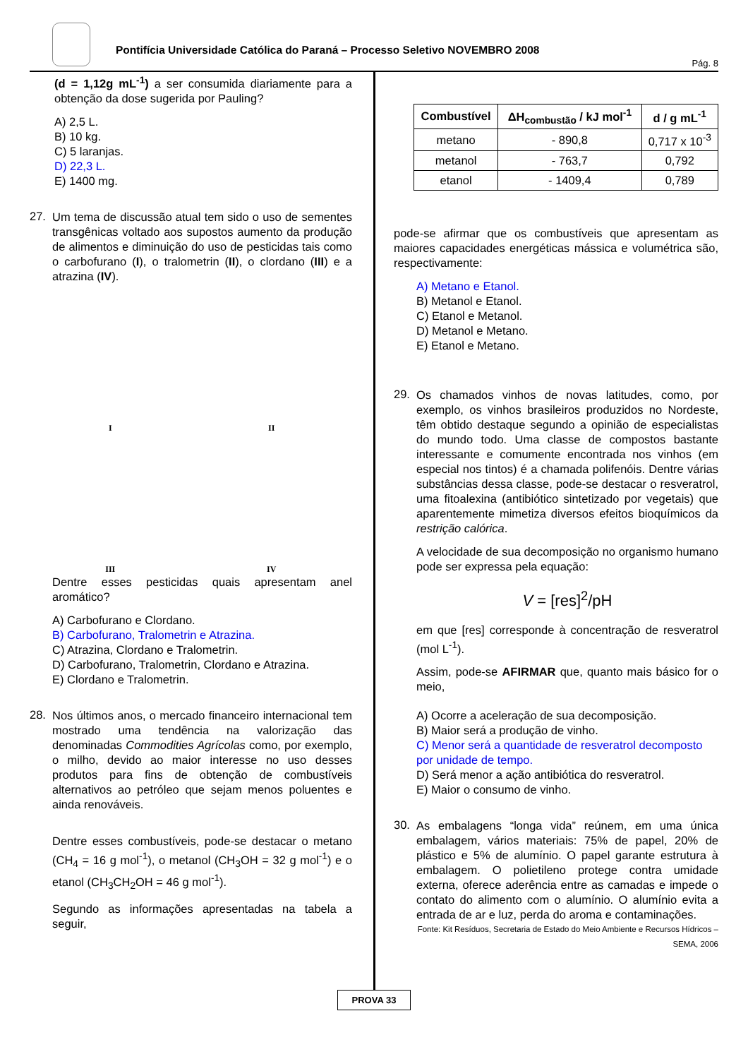Pontifícia Universidade Católica do Paraná – Processo Seletivo NOVEMBRO 2008
Pág. 8
(d = 1,12g mL<sup>-1</sup>) a ser consumida diariamente para a obtenção da dose sugerida por Pauling?
A) 2,5 L.
B) 10 kg.
C) 5 laranjas.
D) 22,3 L.
E) 1400 mg.
27.
Um tema de discussão atual tem sido o uso de sementes transgênicas voltado aos supostos aumento da produção de alimentos e diminuição do uso de pesticidas tais como o carbofurano (I), o tralometrin (II), o clordano (III) e a atrazina (IV).
I
II
III
IV
Dentre esses pesticidas quais apresentam anel aromático?
A) Carbofurano e Clordano.
B) Carbofurano, Tralometrin e Atrazina.
C) Atrazina, Clordano e Tralometrin.
D) Carbofurano, Tralometrin, Clordano e Atrazina.
E) Clordano e Tralometrin.
28.
Nos últimos anos, o mercado financeiro internacional tem mostrado uma tendência na valorização das denominadas Commodities Agrícolas como, por exemplo, o milho, devido ao maior interesse no uso desses produtos para fins de obtenção de combustíveis alternativos ao petróleo que sejam menos poluentes e ainda renováveis.
Dentre esses combustíveis, pode-se destacar o metano (CH<sub>4</sub> = 16 g mol<sup>-1</sup>), o metanol (CH<sub>3</sub>OH = 32 g mol<sup>-1</sup>) e o etanol (CH<sub>3</sub>CH<sub>2</sub>OH = 46 g mol<sup>-1</sup>).
Segundo as informações apresentadas na tabela a seguir,
| Combustível | ΔH<sub>combustão</sub> / kJ mol<sup>-1</sup> | d / g mL<sup>-1</sup> |
| --- | --- | --- |
| metano | - 890,8 | 0,717 x 10<sup>-3</sup> |
| metanol | - 763,7 | 0,792 |
| etanol | - 1409,4 | 0,789 |
pode-se afirmar que os combustíveis que apresentam as maiores capacidades energéticas mássica e volumétrica são, respectivamente:
A) Metano e Etanol.
B) Metanol e Etanol.
C) Etanol e Metanol.
D) Metanol e Metano.
E) Etanol e Metano.
29.
Os chamados vinhos de novas latitudes, como, por exemplo, os vinhos brasileiros produzidos no Nordeste, têm obtido destaque segundo a opinião de especialistas do mundo todo. Uma classe de compostos bastante interessante e comumente encontrada nos vinhos (em especial nos tintos) é a chamada polifenóis. Dentre várias substâncias dessa classe, pode-se destacar o resveratrol, uma fitoalexina (antibiótico sintetizado por vegetais) que aparentemente mimetiza diversos efeitos bioquímicos da restrição calórica.
A velocidade de sua decomposição no organismo humano pode ser expressa pela equação:
V = [res]<sup>2</sup>/pH
em que [res] corresponde à concentração de resveratrol (mol L<sup>-1</sup>).
Assim, pode-se AFIRMAR que, quanto mais básico for o meio,
A) Ocorre a aceleração de sua decomposição.
B) Maior será a produção de vinho.
C) Menor será a quantidade de resveratrol decomposto por unidade de tempo.
D) Será menor a ação antibiótica do resveratrol.
E) Maior o consumo de vinho.
30.
As embalagens “longa vida” reúnem, em uma única embalagem, vários materiais: 75% de papel, 20% de plástico e 5% de alumínio. O papel garante estrutura à embalagem. O polietileno protege contra umidade externa, oferece aderência entre as camadas e impede o contato do alimento com o alumínio. O alumínio evita a entrada de ar e luz, perda do aroma e contaminações.
Fonte: Kit Resíduos, Secretaria de Estado do Meio Ambiente e Recursos Hídricos – SEMA, 2006
PROVA 33